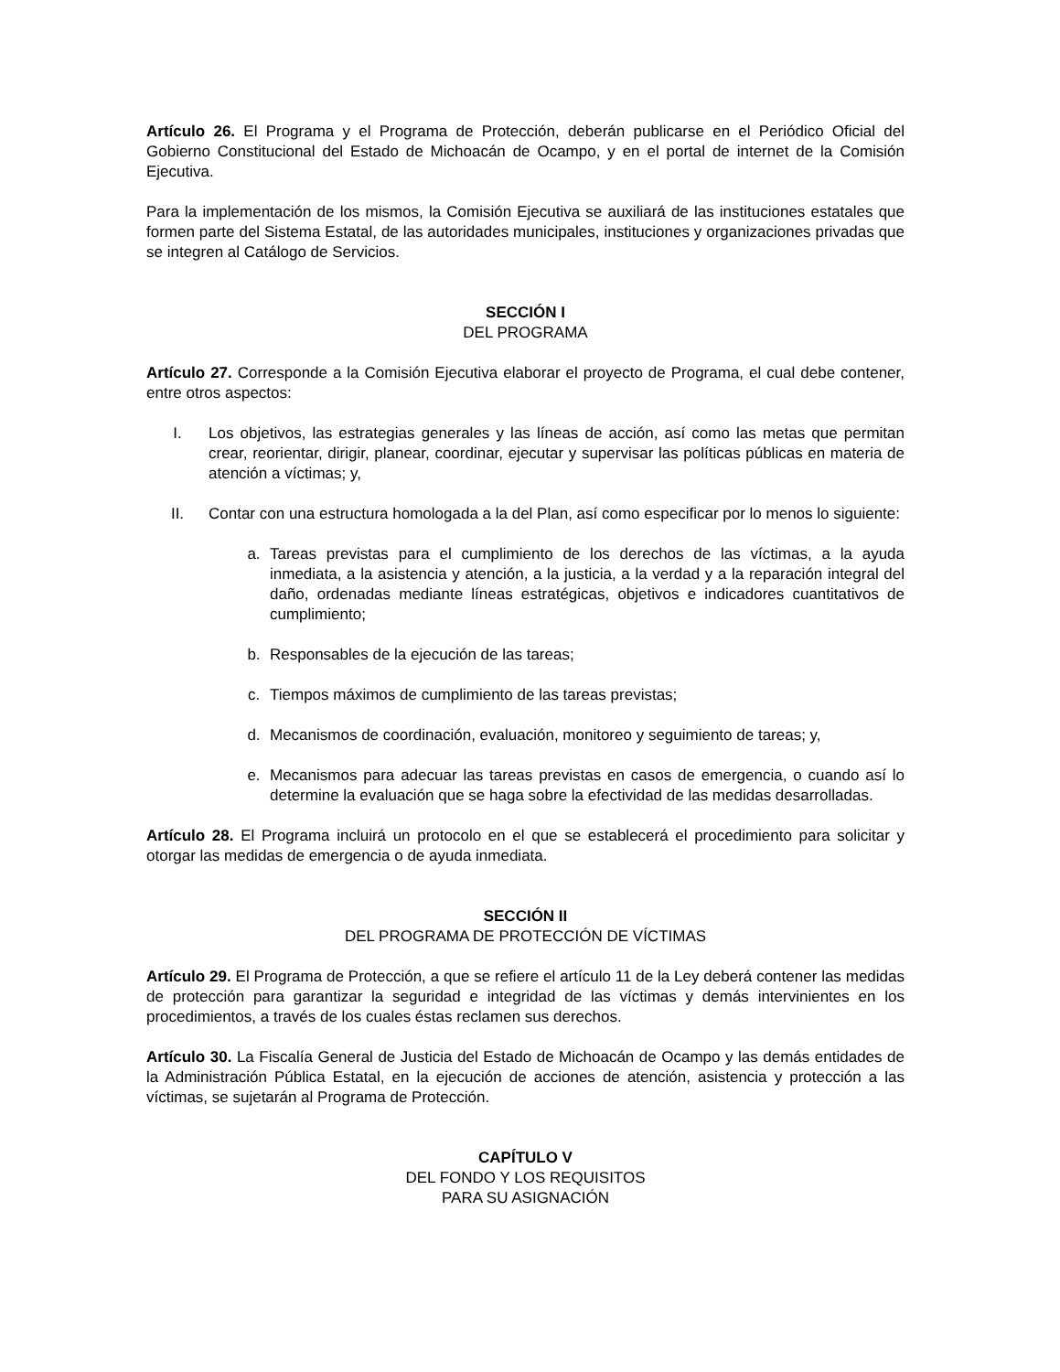Artículo 26. El Programa y el Programa de Protección, deberán publicarse en el Periódico Oficial del Gobierno Constitucional del Estado de Michoacán de Ocampo, y en el portal de internet de la Comisión Ejecutiva.
Para la implementación de los mismos, la Comisión Ejecutiva se auxiliará de las instituciones estatales que formen parte del Sistema Estatal, de las autoridades municipales, instituciones y organizaciones privadas que se integren al Catálogo de Servicios.
SECCIÓN I
DEL PROGRAMA
Artículo 27. Corresponde a la Comisión Ejecutiva elaborar el proyecto de Programa, el cual debe contener, entre otros aspectos:
I. Los objetivos, las estrategias generales y las líneas de acción, así como las metas que permitan crear, reorientar, dirigir, planear, coordinar, ejecutar y supervisar las políticas públicas en materia de atención a víctimas; y,
II. Contar con una estructura homologada a la del Plan, así como especificar por lo menos lo siguiente:
a. Tareas previstas para el cumplimiento de los derechos de las víctimas, a la ayuda inmediata, a la asistencia y atención, a la justicia, a la verdad y a la reparación integral del daño, ordenadas mediante líneas estratégicas, objetivos e indicadores cuantitativos de cumplimiento;
b. Responsables de la ejecución de las tareas;
c. Tiempos máximos de cumplimiento de las tareas previstas;
d. Mecanismos de coordinación, evaluación, monitoreo y seguimiento de tareas; y,
e. Mecanismos para adecuar las tareas previstas en casos de emergencia, o cuando así lo determine la evaluación que se haga sobre la efectividad de las medidas desarrolladas.
Artículo 28. El Programa incluirá un protocolo en el que se establecerá el procedimiento para solicitar y otorgar las medidas de emergencia o de ayuda inmediata.
SECCIÓN II
DEL PROGRAMA DE PROTECCIÓN DE VÍCTIMAS
Artículo 29. El Programa de Protección, a que se refiere el artículo 11 de la Ley deberá contener las medidas de protección para garantizar la seguridad e integridad de las víctimas y demás intervinientes en los procedimientos, a través de los cuales éstas reclamen sus derechos.
Artículo 30. La Fiscalía General de Justicia del Estado de Michoacán de Ocampo y las demás entidades de la Administración Pública Estatal, en la ejecución de acciones de atención, asistencia y protección a las víctimas, se sujetarán al Programa de Protección.
CAPÍTULO V
DEL FONDO Y LOS REQUISITOS
PARA SU ASIGNACIÓN